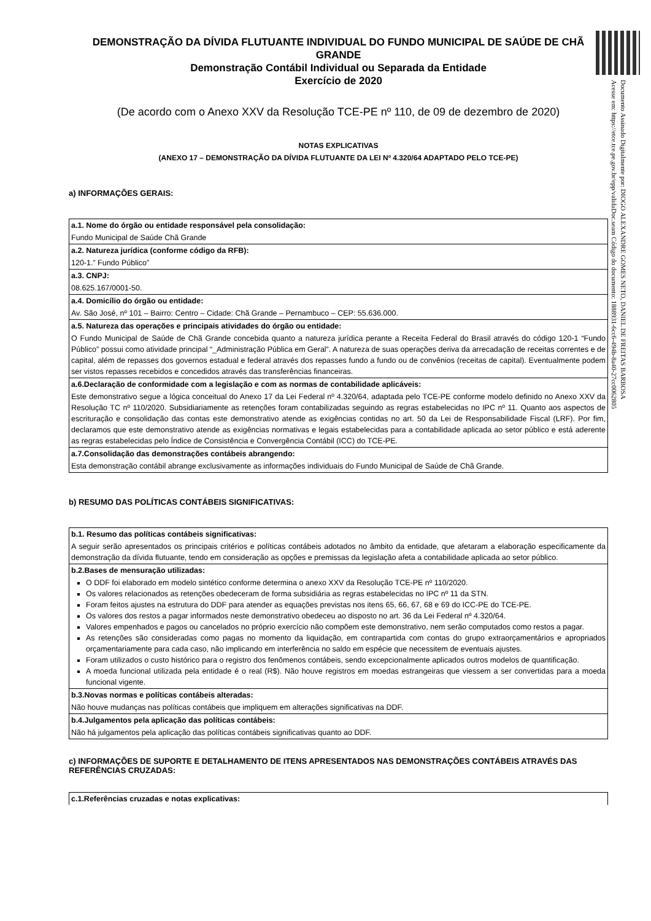Documento Assinado Digitalmente por: DIOGO ALEXANDRE GOMES NETO, DANIEL DE FREITAS BARBOSA
Acesse em: https://etce.tce.pe.gov.br/epp/validaDoc.seam Código do documento: 1888931-6cc6-494b-8a40-27cc0062805
DEMONSTRAÇÃO DA DÍVIDA FLUTUANTE INDIVIDUAL DO FUNDO MUNICIPAL DE SAÚDE DE CHÃ GRANDE
Demonstração Contábil Individual ou Separada da Entidade
Exercício de 2020
(De acordo com o Anexo XXV da Resolução TCE-PE nº 110, de 09 de dezembro de 2020)
NOTAS EXPLICATIVAS
(ANEXO 17 – DEMONSTRAÇÃO DA DÍVIDA FLUTUANTE DA LEI Nº 4.320/64 ADAPTADO PELO TCE-PE)
a) INFORMAÇÕES GERAIS:
| a.1. Nome do órgão ou entidade responsável pela consolidação: |
| Fundo Municipal de Saúde Chã Grande |
| a.2. Natureza jurídica (conforme código da RFB): |
| 120-1.” Fundo Público” |
| a.3. CNPJ: |
| 08.625.167/0001-50. |
| a.4. Domicílio do órgão ou entidade: |
| Av. São José, nº 101 – Bairro: Centro – Cidade: Chã Grande – Pernambuco – CEP: 55.636.000. |
| a.5. Natureza das operações e principais atividades do órgão ou entidade: |
| O Fundo Municipal de Saúde de Chã Grande concebida quanto a natureza jurídica perante a Receita Federal do Brasil através do código 120-1 “Fundo Público” possui como atividade principal “_Administração Pública em Geral”. A natureza de suas operações deriva da arrecadação de receitas correntes e de capital, além de repasses dos governos estadual e federal através dos repasses fundo a fundo ou de convênios (receitas de capital). Eventualmente podem ser vistos repasses recebidos e concedidos através das transferências financeiras. |
| a.6.Declaração de conformidade com a legislação e com as normas de contabilidade aplicáveis: |
| Este demonstrativo segue a lógica conceitual do Anexo 17 da Lei Federal nº 4.320/64, adaptada pelo TCE-PE conforme modelo definido no Anexo XXV da Resolução TC nº 110/2020. Subsidiariamente as retenções foram contabilizadas seguindo as regras estabelecidas no IPC nº 11. Quanto aos aspectos de escrituração e consolidação das contas este demonstrativo atende as exigências contidas no art. 50 da Lei de Responsabilidade Fiscal (LRF). Por fim, declaramos que este demonstrativo atende as exigências normativas e legais estabelecidas para a contabilidade aplicada ao setor público e está aderente as regras estabelecidas pelo Índice de Consistência e Convergência Contábil (ICC) do TCE-PE. |
| a.7.Consolidação das demonstrações contábeis abrangendo: |
| Esta demonstração contábil abrange exclusivamente as informações individuais do Fundo Municipal de Saúde de Chã Grande. |
b) RESUMO DAS POLÍTICAS CONTÁBEIS SIGNIFICATIVAS:
| b.1. Resumo das políticas contábeis significativas: |
| A seguir serão apresentados os principais critérios e políticas contábeis adotados no âmbito da entidade, que afetaram a elaboração especificamente da demonstração da dívida flutuante, tendo em consideração as opções e premissas da legislação afeta a contabilidade aplicada ao setor público. |
| b.2.Bases de mensuração utilizadas: |
| O DDF foi elaborado em modelo sintético conforme determina o anexo XXV da Resolução TCE-PE nº 110/2020. Os valores relacionados as retenções obedeceram de forma subsidiária as regras estabelecidas no IPC nº 11 da STN. Foram feitos ajustes na estrutura do DDF para atender as equações previstas nos itens 65, 66, 67, 68 e 69 do ICC-PE do TCE-PE. Os valores dos restos a pagar informados neste demonstrativo obedeceu ao disposto no art. 36 da Lei Federal nº 4.320/64. Valores empenhados e pagos ou cancelados no próprio exercício não compõem este demonstrativo, nem serão computados como restos a pagar. As retenções são consideradas como pagas no momento da liquidação, em contrapartida com contas do grupo extraorçamentários e apropriados orçamentariamente para cada caso, não implicando em interferência no saldo em espécie que necessitem de eventuais ajustes. Foram utilizados o custo histórico para o registro dos fenômenos contábeis, sendo excepcionalmente aplicados outros modelos de quantificação. A moeda funcional utilizada pela entidade é o real (R$). Não houve registros em moedas estrangeiras que viessem a ser convertidas para a moeda funcional vigente. |
| b.3.Novas normas e políticas contábeis alteradas: |
| Não houve mudanças nas políticas contábeis que impliquem em alterações significativas na DDF. |
| b.4.Julgamentos pela aplicação das políticas contábeis: |
| Não há julgamentos pela aplicação das políticas contábeis significativas quanto ao DDF. |
c) INFORMAÇÕES DE SUPORTE E DETALHAMENTO DE ITENS APRESENTADOS NAS DEMONSTRAÇÕES CONTÁBEIS ATRAVÉS DAS REFERÊNCIAS CRUZADAS:
| c.1.Referências cruzadas e notas explicativas: |